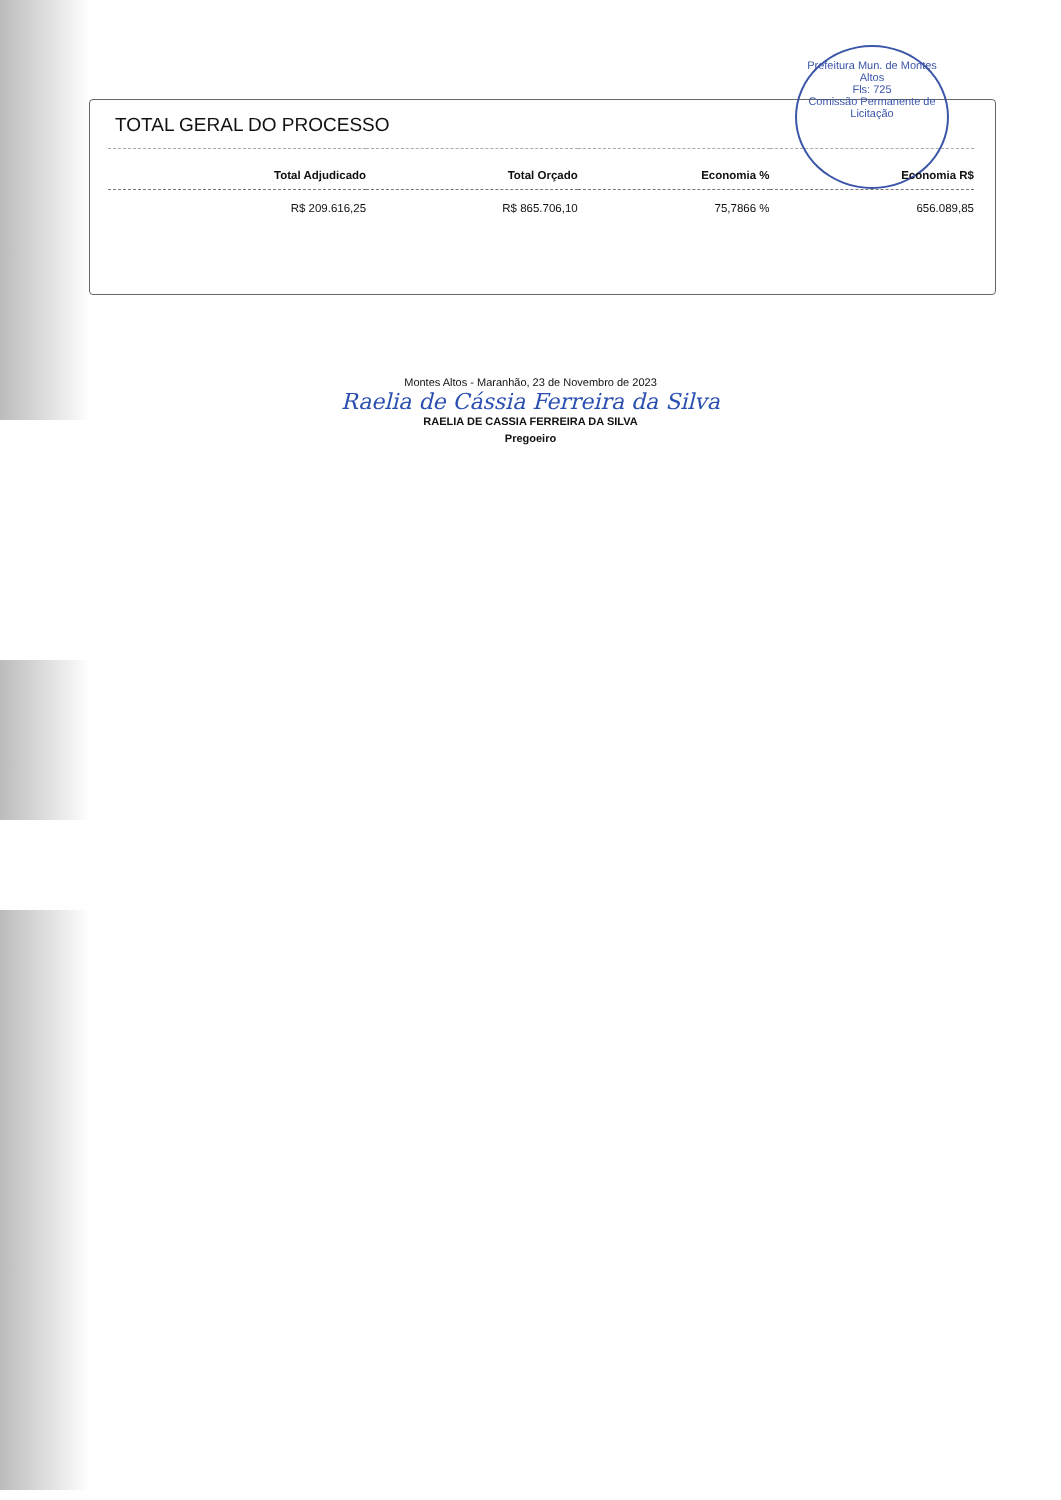Prefeitura Mun. de Montes Altos
Fls: 725
Comissão Permanente de Licitação
TOTAL GERAL DO PROCESSO
| Total Adjudicado | Total Orçado | Economia % | Economia R$ |
| --- | --- | --- | --- |
| R$ 209.616,25 | R$ 865.706,10 | 75,7866 % | 656.089,85 |
Montes Altos - Maranhão, 23 de Novembro de 2023
Raelia de Cássia Ferreira da Silva
RAELIA DE CASSIA FERREIRA DA SILVA
Pregoeiro